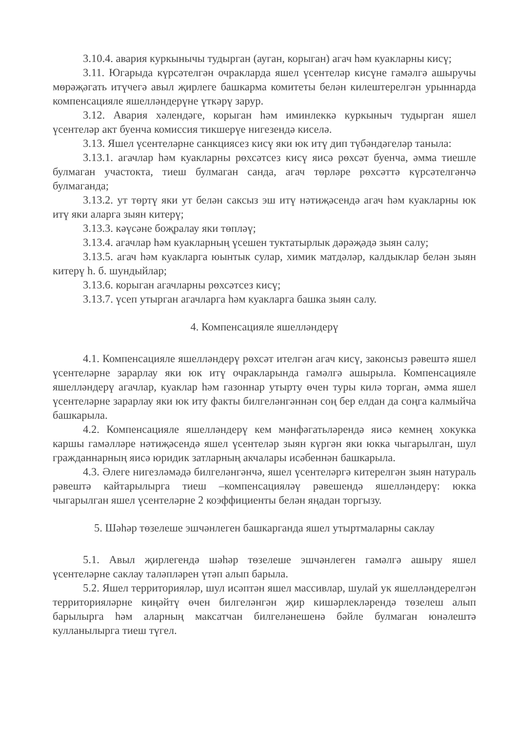3.10.4. авария куркынычы тудырган (ауган, корыган) агач һәм куакларны кисү;
3.11. Югарыда күрсәтелгән очракларда яшел үсентеләр кисүне гамәлгә ашыручы мөрәҗәгать итүчегә авыл җирлеге башкарма комитеты белән килештерелгән урыннарда компенсацияле яшелләндерүне үткәрү зарур.
3.12. Авария хәлендәге, корыган һәм иминлеккә куркыныч тудырган яшел үсентеләр акт буенча комиссия тикшерүе нигезендә киселә.
3.13. Яшел үсентеләрне санкциясез кисү яки юк итү дип түбәндәгеләр таныла:
3.13.1. агачлар һәм куакларны рөхсәтсез кисү яисә рөхсәт буенча, әмма тиешле булмаган участокта, тиеш булмаган санда, агач төрләре рөхсәттә күрсәтелгәнчә булмаганда;
3.13.2. ут төртү яки ут белән саксыз эш итү нәтиҗәсендә агач һәм куакларны юк итү яки аларга зыян китерү;
3.13.3. кәүсәне боҗралау яки төпләү;
3.13.4. агачлар һәм куакларның үсешен туктатырлык дәрәҗәдә зыян салу;
3.13.5. агач һәм куакларга юынтык сулар, химик матдәләр, калдыклар белән зыян китерү һ. б. шундыйлар;
3.13.6. корыган агачларны рөхсәтсез кисү;
3.13.7. үсеп утырган агачларга һәм куакларга башка зыян салу.
4. Компенсацияле яшелләндерү
4.1. Компенсацияле яшелләндерү рөхсәт ителгән агач кисү, законсыз рәвештә яшел үсентеләрне зарарлау яки юк итү очракларында гамәлгә ашырыла. Компенсацияле яшелләндерү агачлар, куаклар һәм газоннар утырту өчен туры килә торган, әмма яшел үсентеләрне зарарлау яки юк иту факты билгеләнгәннән соң бер елдан да соңга калмыйча башкарыла.
4.2. Компенсацияле яшелләндерү кем мәнфәгатьләрендә яисә кемнең хокукка каршы гамәлләре нәтиҗәсендә яшел үсентеләр зыян күргән яки юкка чыгарылган, шул гражданнарның яисә юридик затларның акчалары исәбеннән башкарыла.
4.3. Әлеге нигезләмәдә билгеләнгәнчә, яшел үсентеләргә китерелгән зыян натураль рәвештә кайтарылырга тиеш –компенсацияләү рәвешендә яшелләндерү: юкка чыгарылган яшел үсентеләрне 2 коэффициенты белән яңадан торгызу.
5. Шәһәр төзелеше эшчәнлеген башкарганда яшел утыртмаларны саклау
5.1. Авыл җирлегендә шәһәр төзелеше эшчәнлеген гамәлгә ашыру яшел үсентеләрне саклау таләпләрен үтәп алып барыла.
5.2. Яшел территорияләр, шул исәптән яшел массивлар, шулай ук яшелләндерелгән территорияләрне киңәйтү өчен билгеләнгән җир кишәрлекләрендә төзелеш алып барылырга һәм аларның максатчан билгеләнешенә бәйле булмаган юнәлештә кулланылырга тиеш түгел.